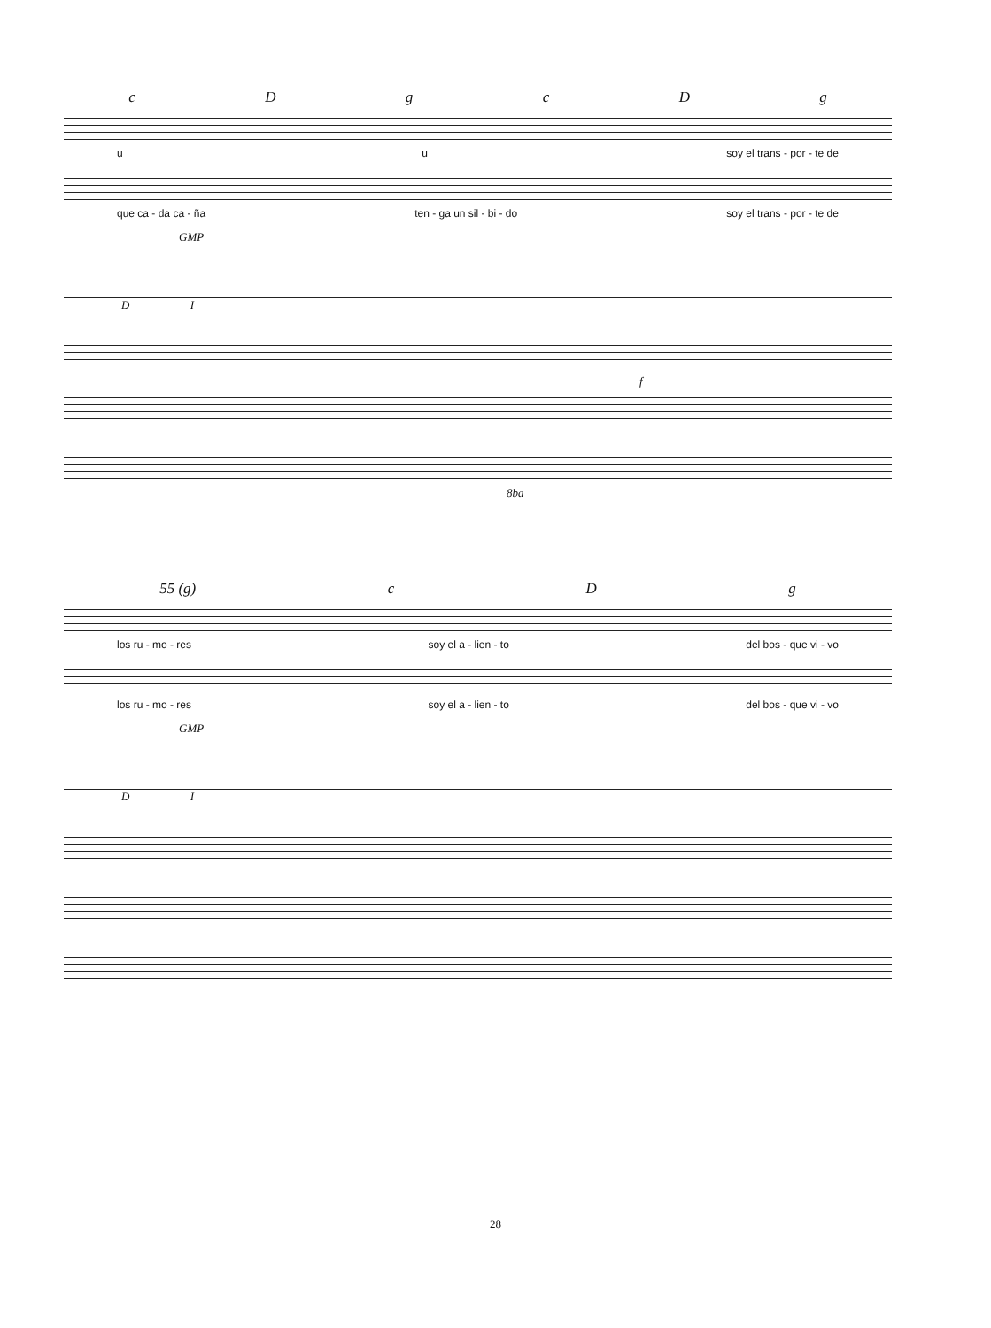cDgcDg
u u soy el trans - por - te de
que ca - da ca - ña ten - ga un sil - bi - do soy el trans - por - te de
GMP
D I
f
8ba
55 (g) cDg
los ru - mo - res soy el a - lien - to del bos - que vi - vo
los ru - mo - res soy el a - lien - to del bos - que vi - vo
GMP
D I
28